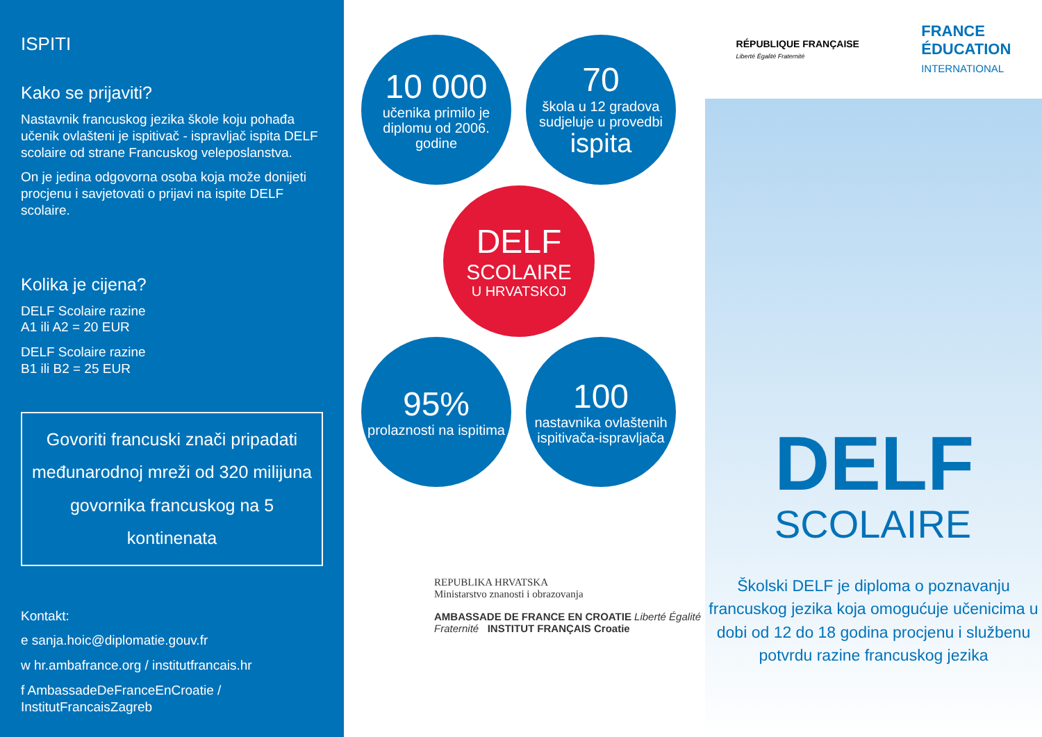ISPITI
Kako se prijaviti?
Nastavnik francuskog jezika škole koju pohađa učenik ovlašteni je ispitivač - ispravljač ispita DELF scolaire od strane Francuskog veleposlanstva.
On je jedina odgovorna osoba koja može donijeti procjenu i savjetovati o prijavi na ispite DELF scolaire.
Kolika je cijena?
DELF Scolaire razine
A1 ili A2 = 20 EUR
DELF Scolaire razine
B1 ili B2 = 25 EUR
Govoriti francuski znači pripadati međunarodnoj mreži od 320 milijuna govornika francuskog na 5 kontinenata
Kontakt:
e sanja.hoic@diplomatie.gouv.fr
w hr.ambafrance.org / institutfrancais.hr
f AmbassadeDeFranceEnCroatie / InstitutFrancaisZagreb
10 000
učenika primilo je diplomu od 2006. godine
70
škola u 12 gradova sudjeluje u provedbi
ispita
DELF
SCOLAIRE
U HRVATSKOJ
95%
prolaznosti na ispitima
100
nastavnika ovlaštenih ispitivača-ispravljača
REPUBLIKA HRVATSKA
Ministarstvo znanosti i obrazovanja
AMBASSADE DE FRANCE EN CROATIE Liberté Égalité Fraternité INSTITUT FRANÇAIS Croatie
RÉPUBLIQUE FRANÇAISE
Liberté Égalité Fraternité
FRANCE
ÉDUCATION
INTERNATIONAL
DELF
SCOLAIRE
Školski DELF je diploma o poznavanju francuskog jezika koja omogućuje učenicima u dobi od 12 do 18 godina procjenu i službenu potvrdu razine francuskog jezika